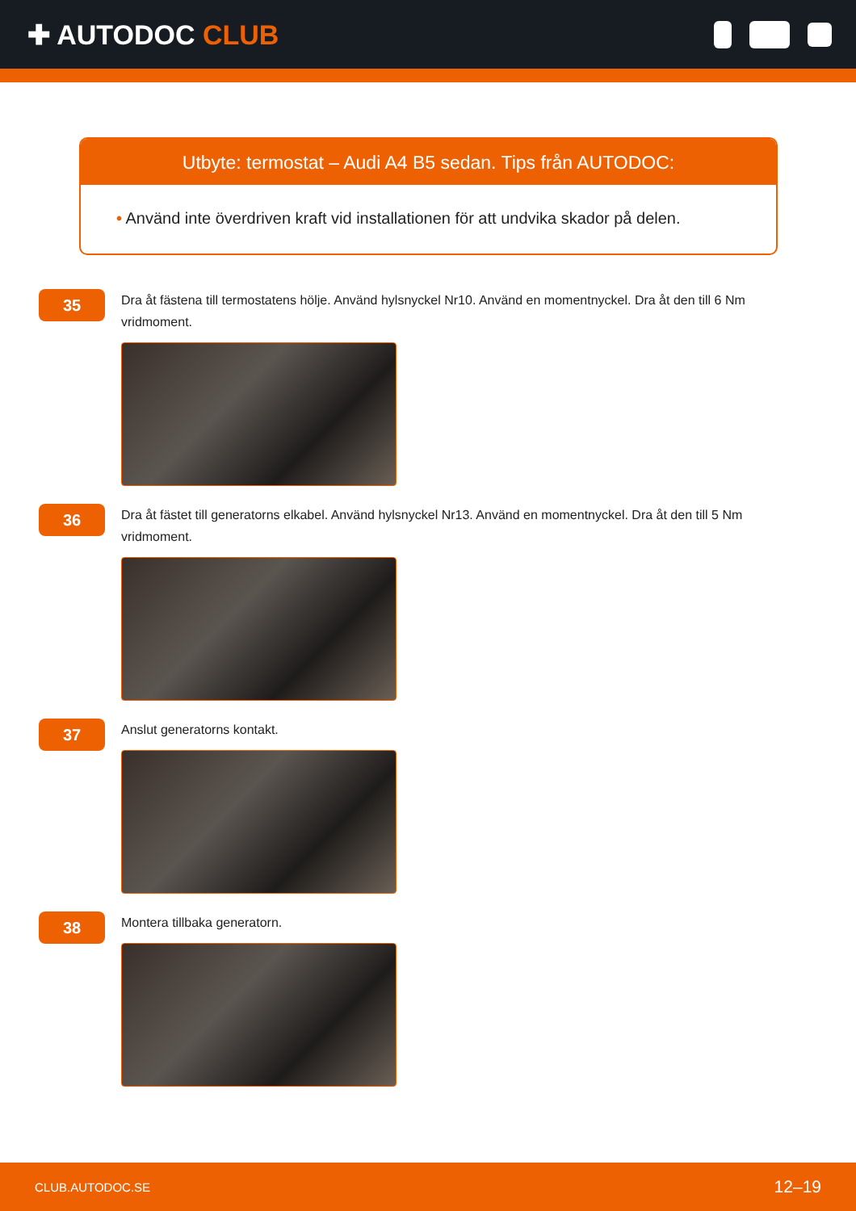✚ AUTODOC CLUB
Utbyte: termostat – Audi A4 B5 sedan. Tips från AUTODOC:
• Använd inte överdriven kraft vid installationen för att undvika skador på delen.
35
Dra åt fästena till termostatens hölje. Använd hylsnyckel Nr10. Använd en momentnyckel. Dra åt den till 6 Nm vridmoment.
36
Dra åt fästet till generatorns elkabel. Använd hylsnyckel Nr13. Använd en momentnyckel. Dra åt den till 5 Nm vridmoment.
37
Anslut generatorns kontakt.
38
Montera tillbaka generatorn.
CLUB.AUTODOC.SE 12–19